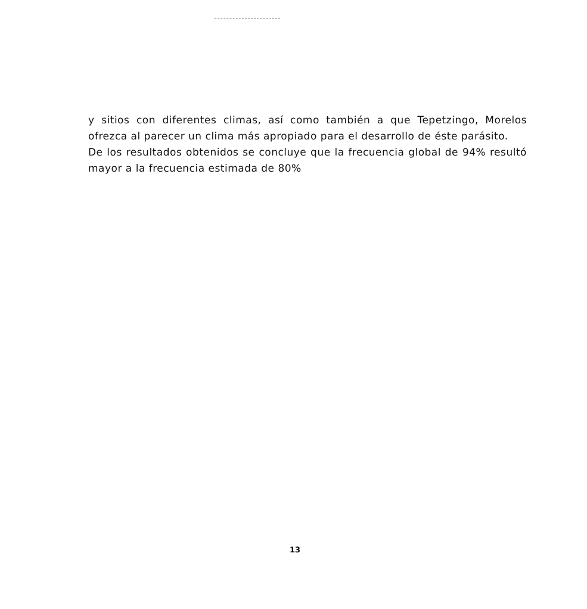y sitios con diferentes climas, así como también a que Tepetzingo, Morelos ofrezca al parecer un clima más apropiado para el desarrollo de éste parásito.
De los resultados obtenidos se concluye que la frecuencia global de 94% resultó mayor a la frecuencia estimada de 80%
13